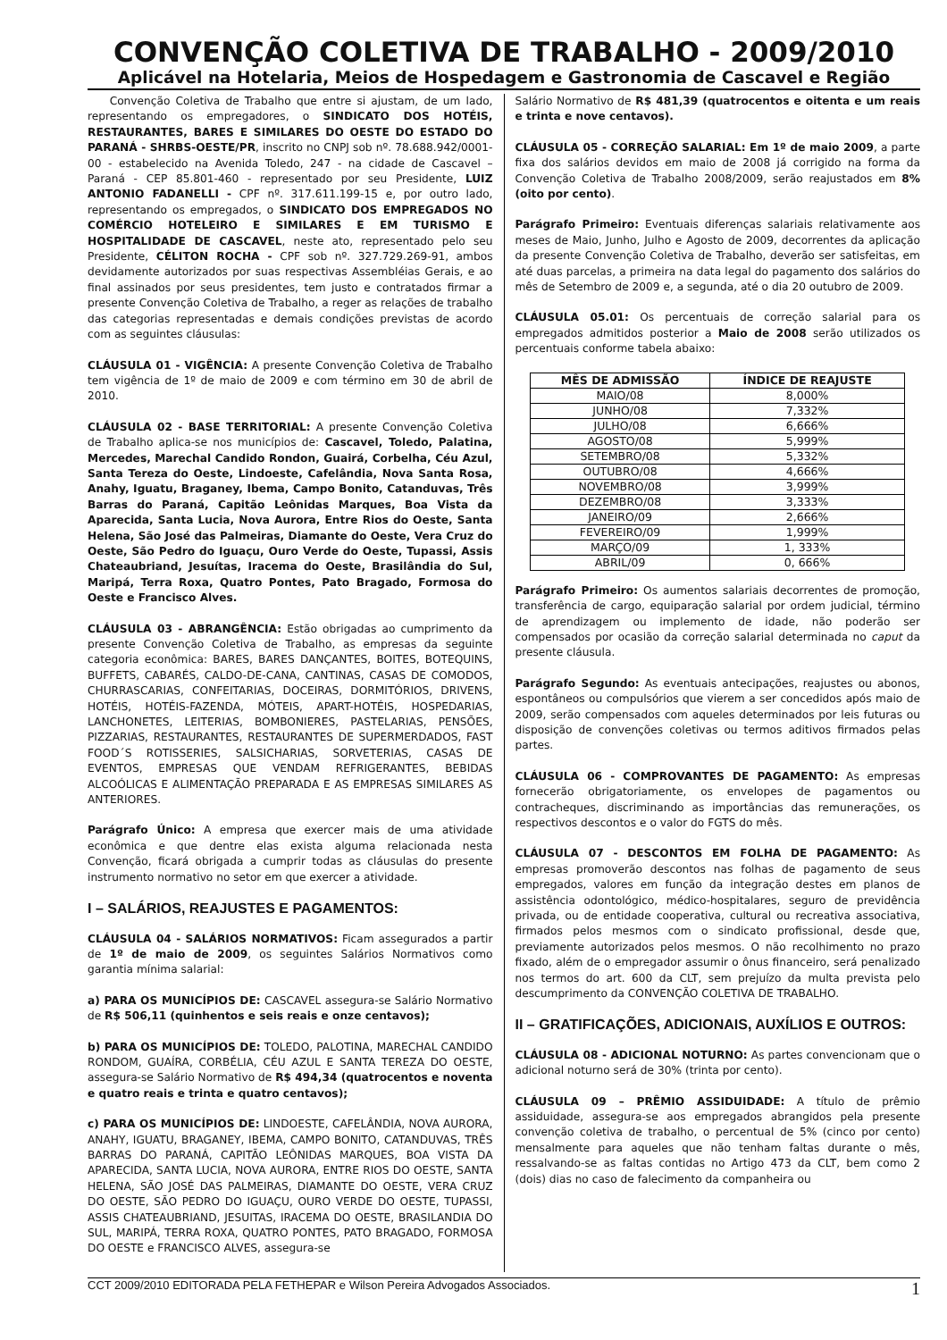CONVENÇÃO COLETIVA DE TRABALHO - 2009/2010
Aplicável na Hotelaria, Meios de Hospedagem e Gastronomia de Cascavel e Região
Convenção Coletiva de Trabalho que entre si ajustam, de um lado, representando os empregadores, o SINDICATO DOS HOTÉIS, RESTAURANTES, BARES E SIMILARES DO OESTE DO ESTADO DO PARANÁ - SHRBS-OESTE/PR, inscrito no CNPJ sob nº. 78.688.942/0001-00 - estabelecido na Avenida Toledo, 247 - na cidade de Cascavel – Paraná - CEP 85.801-460 - representado por seu Presidente, LUIZ ANTONIO FADANELLI - CPF nº. 317.611.199-15 e, por outro lado, representando os empregados, o SINDICATO DOS EMPREGADOS NO COMÉRCIO HOTELEIRO E SIMILARES E EM TURISMO E HOSPITALIDADE DE CASCAVEL, neste ato, representado pelo seu Presidente, CÉLITON ROCHA - CPF sob nº. 327.729.269-91, ambos devidamente autorizados por suas respectivas Assembléias Gerais, e ao final assinados por seus presidentes, tem justo e contratados firmar a presente Convenção Coletiva de Trabalho, a reger as relações de trabalho das categorias representadas e demais condições previstas de acordo com as seguintes cláusulas:
CLÁUSULA 01 - VIGÊNCIA: A presente Convenção Coletiva de Trabalho tem vigência de 1º de maio de 2009 e com término em 30 de abril de 2010.
CLÁUSULA 02 - BASE TERRITORIAL: A presente Convenção Coletiva de Trabalho aplica-se nos municípios de: Cascavel, Toledo, Palatina, Mercedes, Marechal Candido Rondon, Guairá, Corbelha, Céu Azul, Santa Tereza do Oeste, Lindoeste, Cafelândia, Nova Santa Rosa, Anahy, Iguatu, Braganey, Ibema, Campo Bonito, Catanduvas, Três Barras do Paraná, Capitão Leônidas Marques, Boa Vista da Aparecida, Santa Lucia, Nova Aurora, Entre Rios do Oeste, Santa Helena, São José das Palmeiras, Diamante do Oeste, Vera Cruz do Oeste, São Pedro do Iguaçu, Ouro Verde do Oeste, Tupassi, Assis Chateaubriand, Jesuítas, Iracema do Oeste, Brasilândia do Sul, Maripá, Terra Roxa, Quatro Pontes, Pato Bragado, Formosa do Oeste e Francisco Alves.
CLÁUSULA 03 - ABRANGÊNCIA: Estão obrigadas ao cumprimento da presente Convenção Coletiva de Trabalho, as empresas da seguinte categoria econômica: BARES, BARES DANÇANTES, BOITES, BOTEQUINS, BUFFETS, CABARÉS, CALDO-DE-CANA, CANTINAS, CASAS DE COMODOS, CHURRASCARIAS, CONFEITARIAS, DOCEIRAS, DORMITÓRIOS, DRIVENS, HOTÉIS, HOTÉIS-FAZENDA, MÓTEIS, APART-HOTÉIS, HOSPEDARIAS, LANCHONETES, LEITERIAS, BOMBONIERES, PASTELARIAS, PENSÕES, PIZZARIAS, RESTAURANTES, RESTAURANTES DE SUPERMERDADOS, FAST FOOD´S ROTISSERIES, SALSICHARIAS, SORVETERIAS, CASAS DE EVENTOS, EMPRESAS QUE VENDAM REFRIGERANTES, BEBIDAS ALCOÓLICAS E ALIMENTAÇÃO PREPARADA E AS EMPRESAS SIMILARES AS ANTERIORES.
Parágrafo Único: A empresa que exercer mais de uma atividade econômica e que dentre elas exista alguma relacionada nesta Convenção, ficará obrigada a cumprir todas as cláusulas do presente instrumento normativo no setor em que exercer a atividade.
I – SALÁRIOS, REAJUSTES E PAGAMENTOS:
CLÁUSULA 04 - SALÁRIOS NORMATIVOS: Ficam assegurados a partir de 1º de maio de 2009, os seguintes Salários Normativos como garantia mínima salarial:
a) PARA OS MUNICÍPIOS DE: CASCAVEL assegura-se Salário Normativo de R$ 506,11 (quinhentos e seis reais e onze centavos);
b) PARA OS MUNICÍPIOS DE: TOLEDO, PALOTINA, MARECHAL CANDIDO RONDOM, GUAÍRA, CORBÉLIA, CÉU AZUL E SANTA TEREZA DO OESTE, assegura-se Salário Normativo de R$ 494,34 (quatrocentos e noventa e quatro reais e trinta e quatro centavos);
c) PARA OS MUNICÍPIOS DE: LINDOESTE, CAFELÂNDIA, NOVA AURORA, ANAHY, IGUATU, BRAGANEY, IBEMA, CAMPO BONITO, CATANDUVAS, TRÊS BARRAS DO PARANÁ, CAPITÃO LEÔNIDAS MARQUES, BOA VISTA DA APARECIDA, SANTA LUCIA, NOVA AURORA, ENTRE RIOS DO OESTE, SANTA HELENA, SÃO JOSÉ DAS PALMEIRAS, DIAMANTE DO OESTE, VERA CRUZ DO OESTE, SÃO PEDRO DO IGUAÇU, OURO VERDE DO OESTE, TUPASSI, ASSIS CHATEAUBRIAND, JESUITAS, IRACEMA DO OESTE, BRASILANDIA DO SUL, MARIPÁ, TERRA ROXA, QUATRO PONTES, PATO BRAGADO, FORMOSA DO OESTE e FRANCISCO ALVES, assegura-se
Salário Normativo de R$ 481,39 (quatrocentos e oitenta e um reais e trinta e nove centavos).
CLÁUSULA 05 - CORREÇÃO SALARIAL: Em 1º de maio 2009, a parte fixa dos salários devidos em maio de 2008 já corrigido na forma da Convenção Coletiva de Trabalho 2008/2009, serão reajustados em 8% (oito por cento).
Parágrafo Primeiro: Eventuais diferenças salariais relativamente aos meses de Maio, Junho, Julho e Agosto de 2009, decorrentes da aplicação da presente Convenção Coletiva de Trabalho, deverão ser satisfeitas, em até duas parcelas, a primeira na data legal do pagamento dos salários do mês de Setembro de 2009 e, a segunda, até o dia 20 outubro de 2009.
CLÁUSULA 05.01: Os percentuais de correção salarial para os empregados admitidos posterior a Maio de 2008 serão utilizados os percentuais conforme tabela abaixo:
| MÊS DE ADMISSÃO | ÍNDICE DE REAJUSTE |
| --- | --- |
| MAIO/08 | 8,000% |
| JUNHO/08 | 7,332% |
| JULHO/08 | 6,666% |
| AGOSTO/08 | 5,999% |
| SETEMBRO/08 | 5,332% |
| OUTUBRO/08 | 4,666% |
| NOVEMBRO/08 | 3,999% |
| DEZEMBRO/08 | 3,333% |
| JANEIRO/09 | 2,666% |
| FEVEREIRO/09 | 1,999% |
| MARÇO/09 | 1, 333% |
| ABRIL/09 | 0, 666% |
Parágrafo Primeiro: Os aumentos salariais decorrentes de promoção, transferência de cargo, equiparação salarial por ordem judicial, término de aprendizagem ou implemento de idade, não poderão ser compensados por ocasião da correção salarial determinada no caput da presente cláusula.
Parágrafo Segundo: As eventuais antecipações, reajustes ou abonos, espontâneos ou compulsórios que vierem a ser concedidos após maio de 2009, serão compensados com aqueles determinados por leis futuras ou disposição de convenções coletivas ou termos aditivos firmados pelas partes.
CLÁUSULA 06 - COMPROVANTES DE PAGAMENTO: As empresas fornecerão obrigatoriamente, os envelopes de pagamentos ou contracheques, discriminando as importâncias das remunerações, os respectivos descontos e o valor do FGTS do mês.
CLÁUSULA 07 - DESCONTOS EM FOLHA DE PAGAMENTO: As empresas promoverão descontos nas folhas de pagamento de seus empregados, valores em função da integração destes em planos de assistência odontológico, médico-hospitalares, seguro de previdência privada, ou de entidade cooperativa, cultural ou recreativa associativa, firmados pelos mesmos com o sindicato profissional, desde que, previamente autorizados pelos mesmos. O não recolhimento no prazo fixado, além de o empregador assumir o ônus financeiro, será penalizado nos termos do art. 600 da CLT, sem prejuízo da multa prevista pelo descumprimento da CONVENÇÃO COLETIVA DE TRABALHO.
II – GRATIFICAÇÕES, ADICIONAIS, AUXÍLIOS E OUTROS:
CLÁUSULA 08 - ADICIONAL NOTURNO: As partes convencionam que o adicional noturno será de 30% (trinta por cento).
CLÁUSULA 09 – PRÊMIO ASSIDUIDADE: A título de prêmio assiduidade, assegura-se aos empregados abrangidos pela presente convenção coletiva de trabalho, o percentual de 5% (cinco por cento) mensalmente para aqueles que não tenham faltas durante o mês, ressalvando-se as faltas contidas no Artigo 473 da CLT, bem como 2 (dois) dias no caso de falecimento da companheira ou
CCT 2009/2010 EDITORADA PELA FETHEPAR e Wilson Pereira Advogados Associados. 1